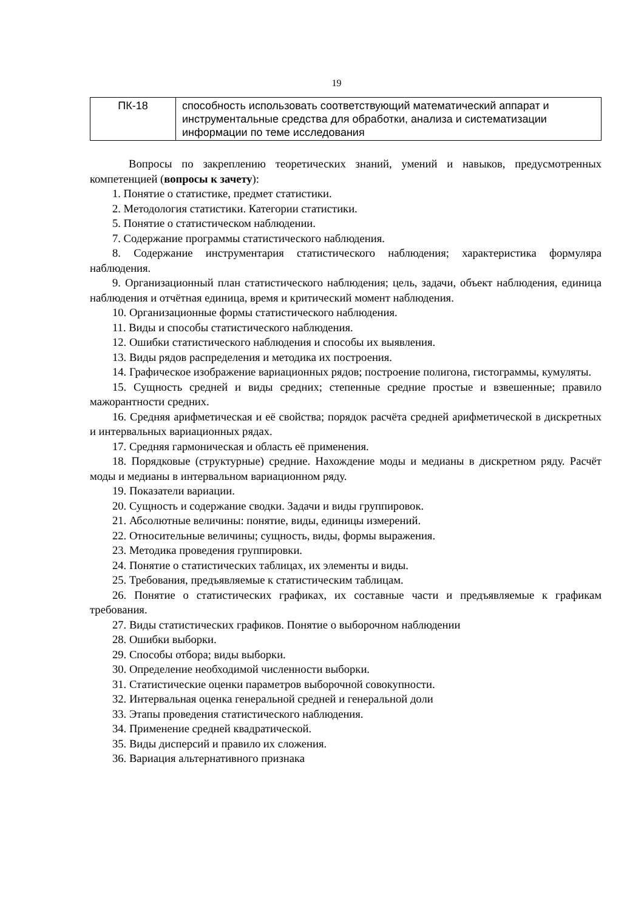19
| ПК-18 | способность использовать соответствующий математический аппарат и инструментальные средства для обработки, анализа и систематизации информации по теме исследования |
Вопросы по закреплению теоретических знаний, умений и навыков, предусмотренных компетенцией (вопросы к зачету):
1. Понятие о статистике, предмет статистики.
2. Методология статистики. Категории статистики.
5. Понятие о статистическом наблюдении.
7. Содержание программы статистического наблюдения.
8. Содержание инструментария статистического наблюдения; характеристика формуляра наблюдения.
9. Организационный план статистического наблюдения; цель, задачи, объект наблюдения, единица наблюдения и отчётная единица, время и критический момент наблюдения.
10. Организационные формы статистического наблюдения.
11. Виды и способы статистического наблюдения.
12. Ошибки статистического наблюдения и способы их выявления.
13. Виды рядов распределения и методика их построения.
14. Графическое изображение вариационных рядов; построение полигона, гистограммы, кумуляты.
15. Сущность средней и виды средних; степенные средние простые и взвешенные; правило мажорантности средних.
16. Средняя арифметическая и её свойства; порядок расчёта средней арифметической в дискретных и интервальных вариационных рядах.
17. Средняя гармоническая и область её применения.
18. Порядковые (структурные) средние. Нахождение моды и медианы в дискретном ряду. Расчёт моды и медианы в интервальном вариационном ряду.
19. Показатели вариации.
20. Сущность и содержание сводки. Задачи и виды группировок.
21. Абсолютные величины: понятие, виды, единицы измерений.
22. Относительные величины; сущность, виды, формы выражения.
23. Методика проведения группировки.
24. Понятие о статистических таблицах, их элементы и виды.
25. Требования, предъявляемые к статистическим таблицам.
26. Понятие о статистических графиках, их составные части и предъявляемые к графикам требования.
27. Виды статистических графиков. Понятие о выборочном наблюдении
28. Ошибки выборки.
29. Способы отбора; виды выборки.
30. Определение необходимой численности выборки.
31. Статистические оценки параметров выборочной совокупности.
32. Интервальная оценка генеральной средней и генеральной доли
33. Этапы проведения статистического наблюдения.
34. Применение средней квадратической.
35. Виды дисперсий и правило их сложения.
36. Вариация альтернативного признака